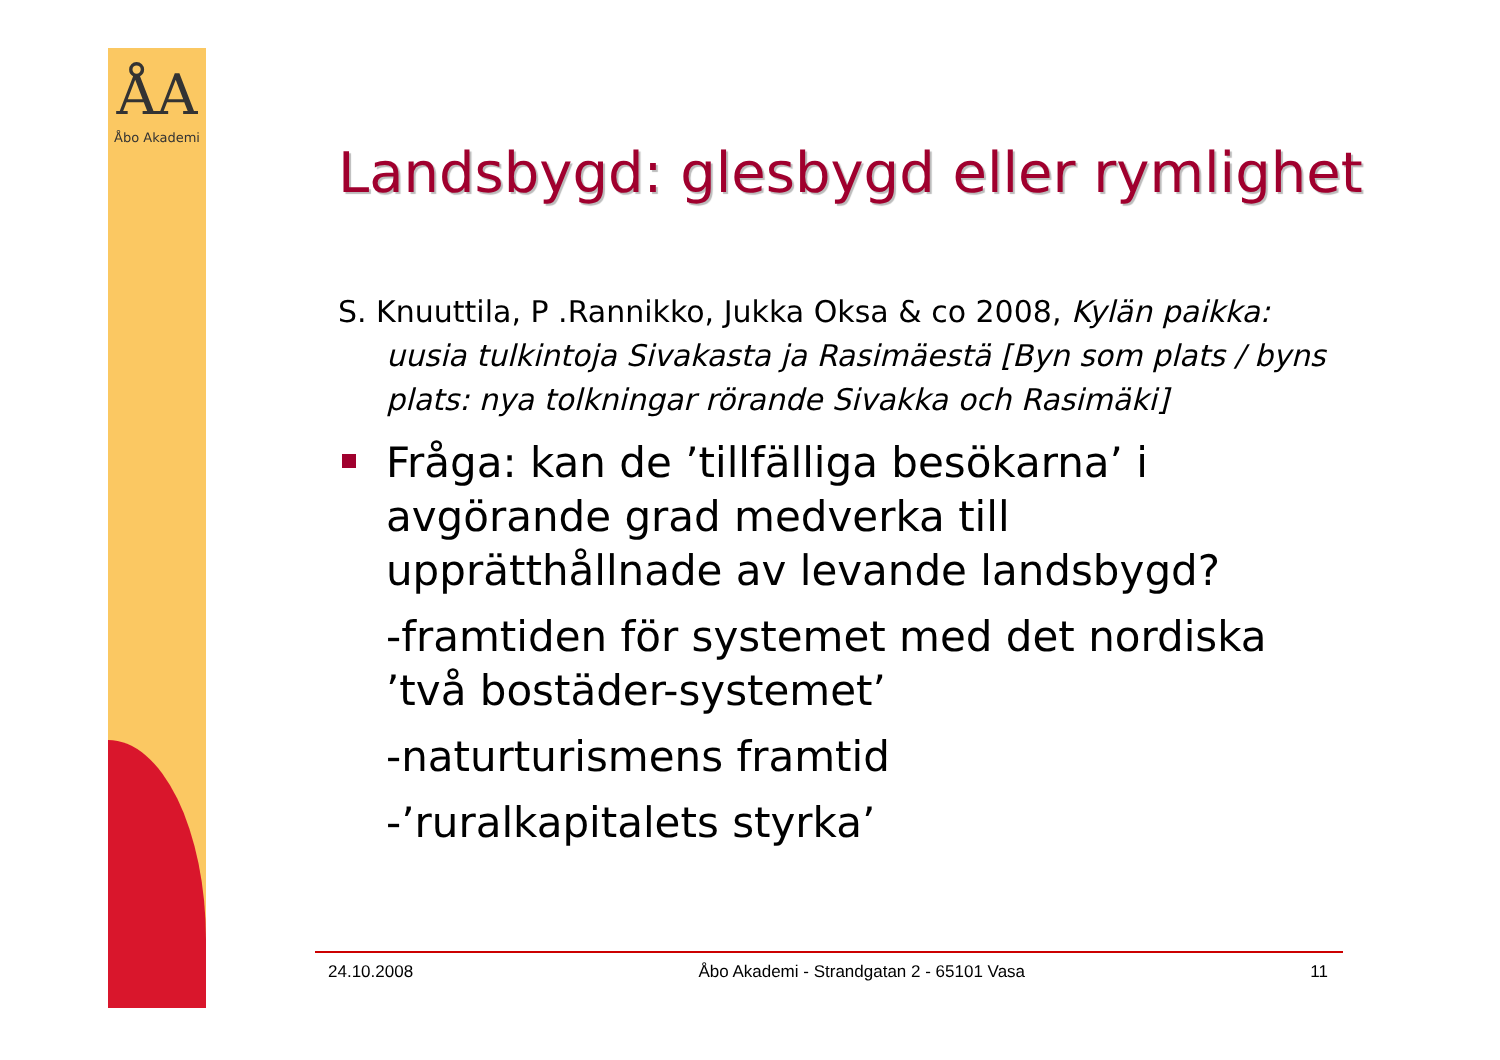ÅA
Åbo Akademi
Landsbygd: glesbygd eller rymlighet
S. Knuuttila, P .Rannikko, Jukka Oksa & co 2008, Kylän paikka: uusia tulkintoja Sivakasta ja Rasimäestä [Byn som plats / byns plats: nya tolkningar rörande Sivakka och Rasimäki]
Fråga: kan de ’tillfälliga besökarna’ i avgörande grad medverka till upprätthållnade av levande landsbygd?
-framtiden för systemet med det nordiska ’två bostäder-systemet’
-naturturismens framtid
-’ruralkapitalets styrka’
24.10.2008 Åbo Akademi - Strandgatan 2 - 65101 Vasa 11